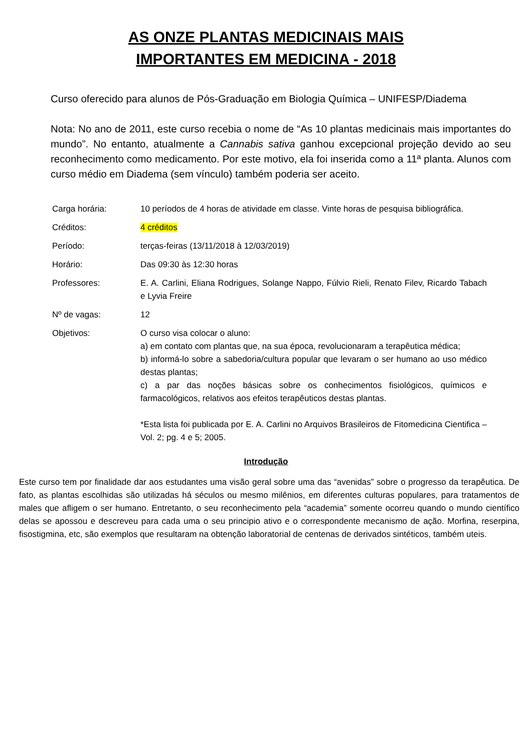AS ONZE PLANTAS MEDICINAIS MAIS
IMPORTANTES EM MEDICINA - 2018
Curso oferecido para alunos de Pós-Graduação em Biologia Química – UNIFESP/Diadema
Nota: No ano de 2011, este curso recebia o nome de “As 10 plantas medicinais mais importantes do mundo”. No entanto, atualmente a Cannabis sativa ganhou excepcional projeção devido ao seu reconhecimento como medicamento. Por este motivo, ela foi inserida como a 11ª planta. Alunos com curso médio em Diadema (sem vínculo) também poderia ser aceito.
| Carga horária: | 10 períodos de 4 horas de atividade em classe. Vinte horas de pesquisa bibliográfica. |
| Créditos: | 4 créditos |
| Período: | terças-feiras (13/11/2018 à 12/03/2019) |
| Horário: | Das 09:30 às 12:30 horas |
| Professores: | E. A. Carlini, Eliana Rodrigues, Solange Nappo, Fúlvio Rieli, Renato Filev, Ricardo Tabach e Lyvia Freire |
| Nº de vagas: | 12 |
| Objetivos: | O curso visa colocar o aluno: a) em contato com plantas que, na sua época, revolucionaram a terapêutica médica; b) informá-lo sobre a sabedoria/cultura popular que levaram o ser humano ao uso médico destas plantas; c) a par das noções básicas sobre os conhecimentos fisiológicos, químicos e farmacológicos, relativos aos efeitos terapêuticos destas plantas. *Esta lista foi publicada por E. A. Carlini no Arquivos Brasileiros de Fitomedicina Cientifica – Vol. 2; pg. 4 e 5; 2005. |
Introdução
Este curso tem por finalidade dar aos estudantes uma visão geral sobre uma das “avenidas” sobre o progresso da terapêutica. De fato, as plantas escolhidas são utilizadas há séculos ou mesmo milênios, em diferentes culturas populares, para tratamentos de males que afligem o ser humano. Entretanto, o seu reconhecimento pela “academia” somente ocorreu quando o mundo científico delas se apossou e descreveu para cada uma o seu principio ativo e o correspondente mecanismo de ação. Morfina, reserpina, fisostigmina, etc, são exemplos que resultaram na obtenção laboratorial de centenas de derivados sintéticos, também uteis.